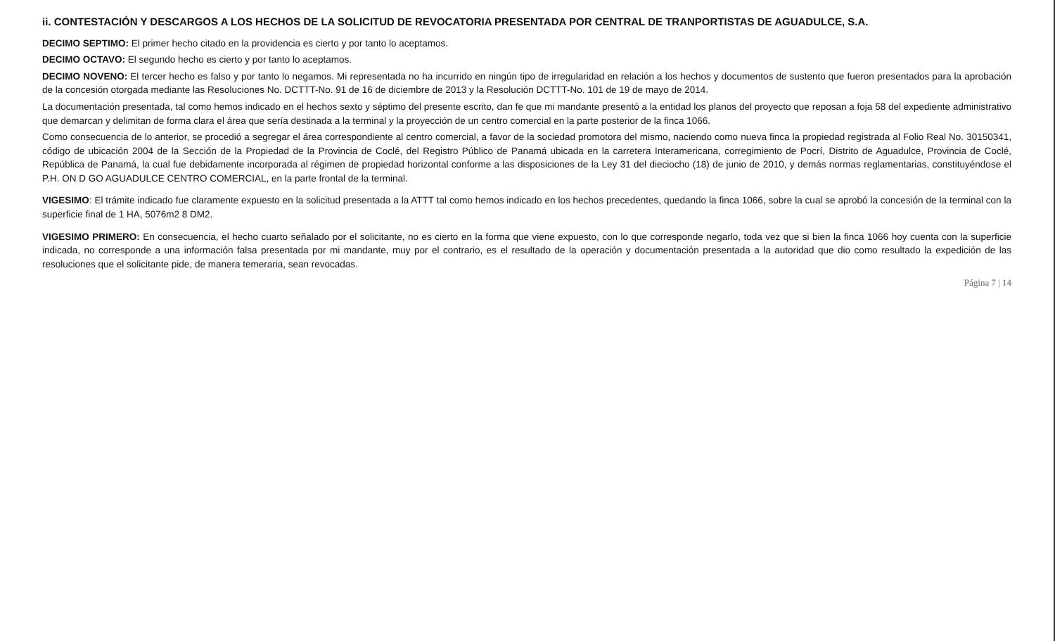ii. CONTESTACIÓN Y DESCARGOS A LOS HECHOS DE LA SOLICITUD DE REVOCATORIA PRESENTADA POR CENTRAL DE TRANPORTISTAS DE AGUADULCE, S.A.
DECIMO SEPTIMO: El primer hecho citado en la providencia es cierto y por tanto lo aceptamos.
DECIMO OCTAVO: El segundo hecho es cierto y por tanto lo aceptamos.
DECIMO NOVENO: El tercer hecho es falso y por tanto lo negamos. Mi representada no ha incurrido en ningún tipo de irregularidad en relación a los hechos y documentos de sustento que fueron presentados para la aprobación de la concesión otorgada mediante las Resoluciones No. DCTTT-No. 91 de 16 de diciembre de 2013 y la Resolución DCTTT-No. 101 de 19 de mayo de 2014.
La documentación presentada, tal como hemos indicado en el hechos sexto y séptimo del presente escrito, dan fe que mi mandante presentó a la entidad los planos del proyecto que reposan a foja 58 del expediente administrativo que demarcan y delimitan de forma clara el área que sería destinada a la terminal y la proyección de un centro comercial en la parte posterior de la finca 1066.
Como consecuencia de lo anterior, se procedió a segregar el área correspondiente al centro comercial, a favor de la sociedad promotora del mismo, naciendo como nueva finca la propiedad registrada al Folio Real No. 30150341, código de ubicación 2004 de la Sección de la Propiedad de la Provincia de Coclé, del Registro Público de Panamá ubicada en la carretera Interamericana, corregimiento de Pocrí, Distrito de Aguadulce, Provincia de Coclé, República de Panamá, la cual fue debidamente incorporada al régimen de propiedad horizontal conforme a las disposiciones de la Ley 31 del dieciocho (18) de junio de 2010, y demás normas reglamentarias, constituyéndose el P.H. ON D GO AGUADULCE CENTRO COMERCIAL, en la parte frontal de la terminal.
VIGESIMO: El trámite indicado fue claramente expuesto en la solicitud presentada a la ATTT tal como hemos indicado en los hechos precedentes, quedando la finca 1066, sobre la cual se aprobó la concesión de la terminal con la superficie final de 1 HA, 5076m2 8 DM2.
VIGESIMO PRIMERO: En consecuencia, el hecho cuarto señalado por el solicitante, no es cierto en la forma que viene expuesto, con lo que corresponde negarlo, toda vez que si bien la finca 1066 hoy cuenta con la superficie indicada, no corresponde a una información falsa presentada por mi mandante, muy por el contrario, es el resultado de la operación y documentación presentada a la autoridad que dio como resultado la expedición de las resoluciones que el solicitante pide, de manera temeraria, sean revocadas.
Página 7 | 14